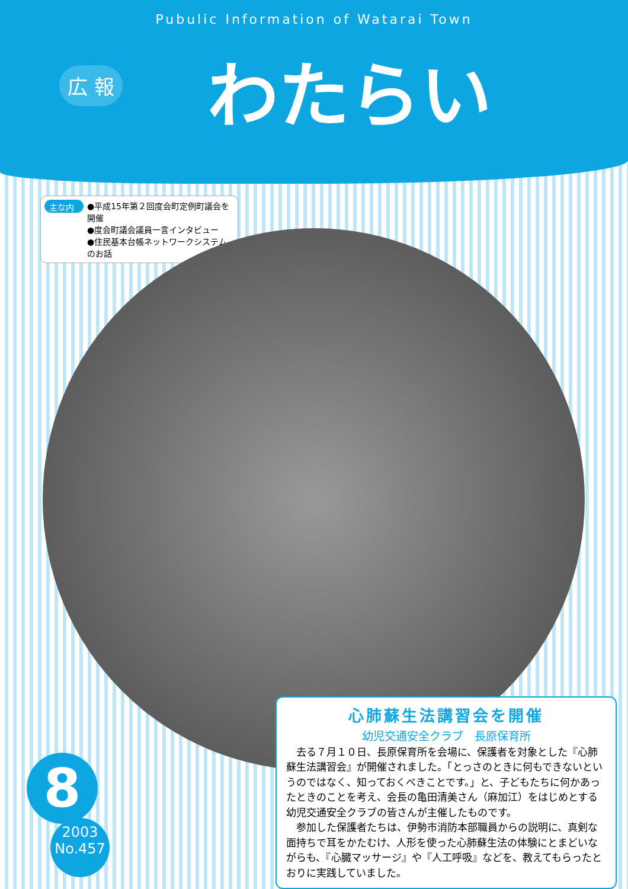Pubulic Information of Watarai Town
わたらい
広 報
主な内容
●平成15年第２回度会町定例町議会を開催
●度会町議会議員一言インタビュー
●住民基本台帳ネットワークシステムのお話
8
2003
No.457
心肺蘇生法講習会を開催
幼児交通安全クラブ　長原保育所
去る７月１０日、長原保育所を会場に、保護者を対象とした『心肺蘇生法講習会』が開催されました。「とっさのときに何もできないというのではなく、知っておくべきことです。」と、子どもたちに何かあったときのことを考え、会長の亀田清美さん（麻加江）をはじめとする幼児交通安全クラブの皆さんが主催したものです。
参加した保護者たちは、伊勢市消防本部職員からの説明に、真剣な面持ちで耳をかたむけ、人形を使った心肺蘇生法の体験にとまどいながらも、『心臓マッサージ』や『人工呼吸』などを、教えてもらったとおりに実践していました。